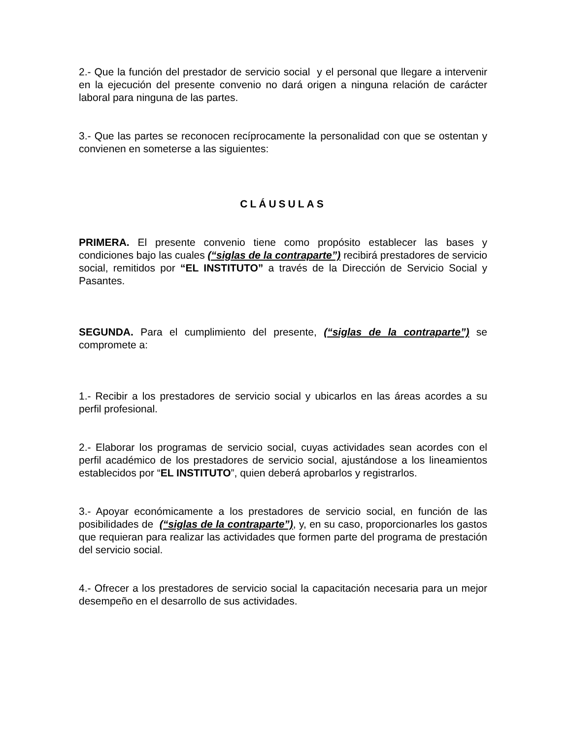2.- Que la función del prestador de servicio social y el personal que llegare a intervenir en la ejecución del presente convenio no dará origen a ninguna relación de carácter laboral para ninguna de las partes.
3.- Que las partes se reconocen recíprocamente la personalidad con que se ostentan y convienen en someterse a las siguientes:
CLÁUSULAS
PRIMERA. El presente convenio tiene como propósito establecer las bases y condiciones bajo las cuales (“siglas de la contraparte”) recibirá prestadores de servicio social, remitidos por “EL INSTITUTO” a través de la Dirección de Servicio Social y Pasantes.
SEGUNDA. Para el cumplimiento del presente, (“siglas de la contraparte”) se compromete a:
1.- Recibir a los prestadores de servicio social y ubicarlos en las áreas acordes a su perfil profesional.
2.- Elaborar los programas de servicio social, cuyas actividades sean acordes con el perfil académico de los prestadores de servicio social, ajustándose a los lineamientos establecidos por “EL INSTITUTO”, quien deberá aprobarlos y registrarlos.
3.- Apoyar económicamente a los prestadores de servicio social, en función de las posibilidades de (“siglas de la contraparte”), y, en su caso, proporcionarles los gastos que requieran para realizar las actividades que formen parte del programa de prestación del servicio social.
4.- Ofrecer a los prestadores de servicio social la capacitación necesaria para un mejor desempeño en el desarrollo de sus actividades.